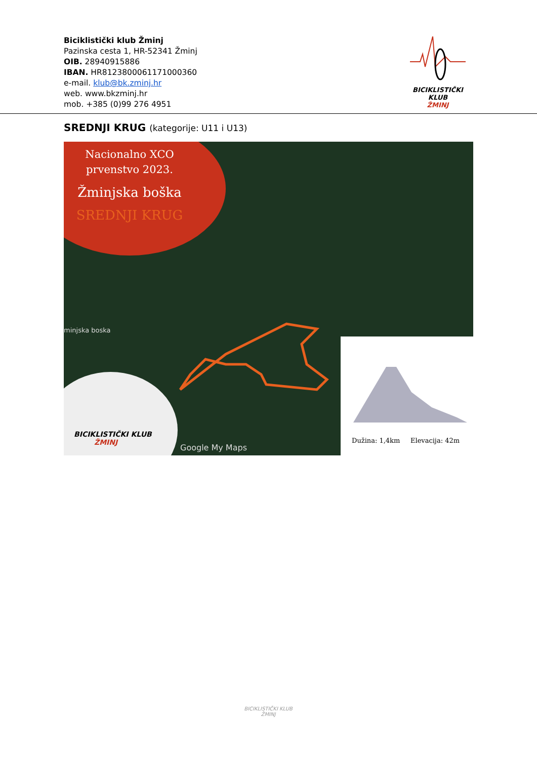Biciklistički klub Žminj
Pazinska cesta 1, HR-52341 Žminj
OIB. 28940915886
IBAN. HR8123800061171000360
e-mail. klub@bk.zminj.hr
web. www.bkzminj.hr
mob. +385 (0)99 276 4951
BICIKLISTIČKI KLUB
ŽMINJ
SREDNJI KRUG (kategorije: U11 i U13)
Nacionalno XCO
prvenstvo 2023.
Žminjska boška
SREDNJI KRUG
minjska boska
BICIKLISTIČKI KLUB
ŽMINJ
Google My Maps
Dužina: 1,4km Elevacija: 42m
BICIKLISTIČKI KLUB
ŽMINJ